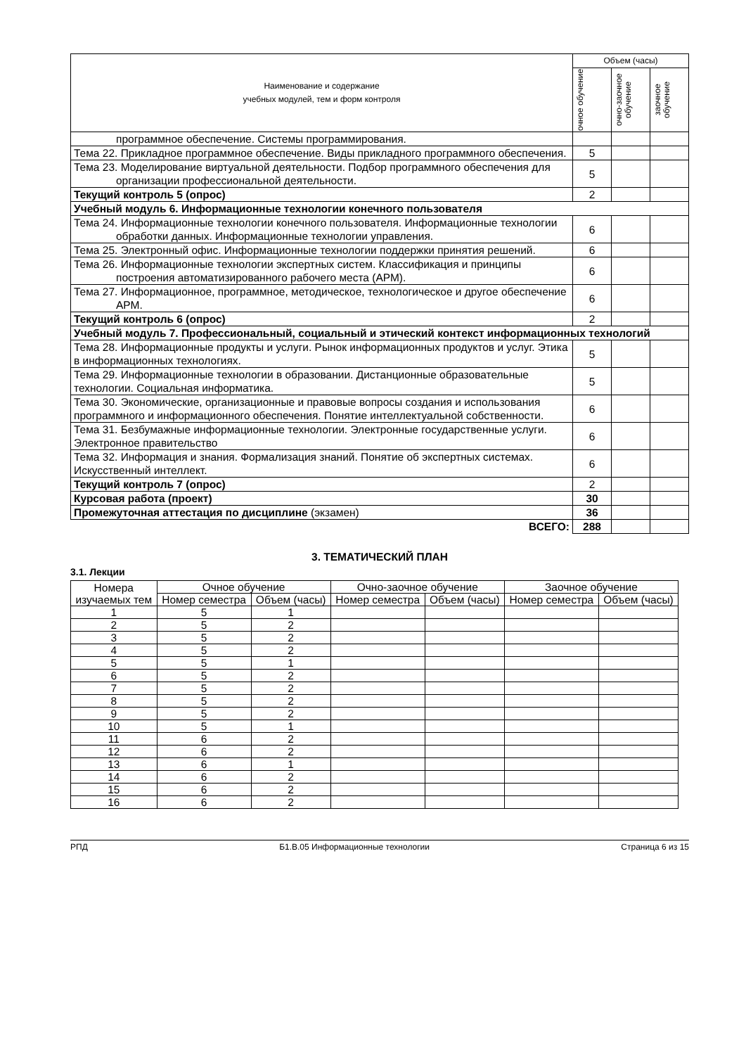| Наименование и содержание учебных модулей, тем и форм контроля | Объем (часы) | | |
| --- | --- | --- | --- |
| | очное обучение | очно-заочное обучение | заочное обучение |
| программное обеспечение. Системы программирования. | | | |
| Тема 22. Прикладное программное обеспечение. Виды прикладного программного обеспечения. | 5 | | |
| Тема 23. Моделирование виртуальной деятельности. Подбор программного обеспечения для организации профессиональной деятельности. | 5 | | |
| Текущий контроль 5 (опрос) | 2 | | |
| Учебный модуль 6. Информационные технологии конечного пользователя | | | |
| Тема 24. Информационные технологии конечного пользователя. Информационные технологии обработки данных. Информационные технологии управления. | 6 | | |
| Тема 25. Электронный офис. Информационные технологии поддержки принятия решений. | 6 | | |
| Тема 26. Информационные технологии экспертных систем. Классификация и принципы построения автоматизированного рабочего места (АРМ). | 6 | | |
| Тема 27. Информационное, программное, методическое, технологическое и другое обеспечение АРМ. | 6 | | |
| Текущий контроль 6 (опрос) | 2 | | |
| Учебный модуль 7. Профессиональный, социальный и этический контекст информационных технологий | | | |
| Тема 28. Информационные продукты и услуги. Рынок информационных продуктов и услуг. Этика в информационных технологиях. | 5 | | |
| Тема 29. Информационные технологии в образовании. Дистанционные образовательные технологии. Социальная информатика. | 5 | | |
| Тема 30. Экономические, организационные и правовые вопросы создания и использования программного и информационного обеспечения. Понятие интеллектуальной собственности. | 6 | | |
| Тема 31. Безбумажные информационные технологии. Электронные государственные услуги. Электронное правительство | 6 | | |
| Тема 32. Информация и знания. Формализация знаний. Понятие об экспертных системах. Искусственный интеллект. | 6 | | |
| Текущий контроль 7 (опрос) | 2 | | |
| Курсовая работа (проект) | 30 | | |
| Промежуточная аттестация по дисциплине (экзамен) | 36 | | |
| ВСЕГО: | 288 | | |
3. ТЕМАТИЧЕСКИЙ ПЛАН
3.1. Лекции
| Номера изучаемых тем | Очное обучение | | Очно-заочное обучение | | Заочное обучение | |
| --- | --- | --- | --- | --- | --- | --- |
| | Номер семестра | Объем (часы) | Номер семестра | Объем (часы) | Номер семестра | Объем (часы) |
| 1 | 5 | 1 | | | | |
| 2 | 5 | 2 | | | | |
| 3 | 5 | 2 | | | | |
| 4 | 5 | 2 | | | | |
| 5 | 5 | 1 | | | | |
| 6 | 5 | 2 | | | | |
| 7 | 5 | 2 | | | | |
| 8 | 5 | 2 | | | | |
| 9 | 5 | 2 | | | | |
| 10 | 5 | 1 | | | | |
| 11 | 6 | 2 | | | | |
| 12 | 6 | 2 | | | | |
| 13 | 6 | 1 | | | | |
| 14 | 6 | 2 | | | | |
| 15 | 6 | 2 | | | | |
| 16 | 6 | 2 | | | | |
РПД Б1.В.05 Информационные технологии Страница 6 из 15